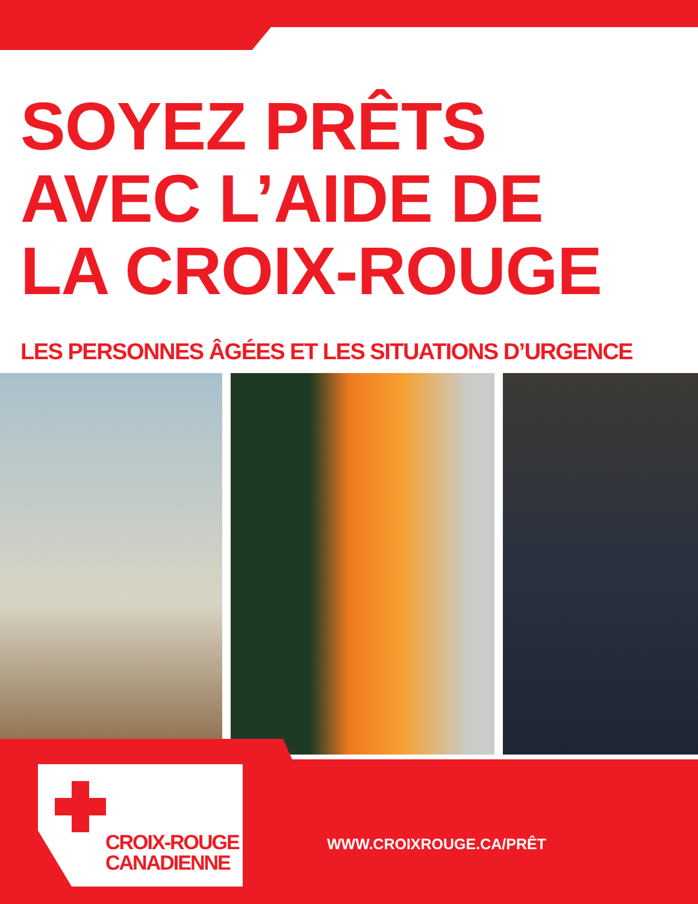SOYEZ PRÊTS
AVEC L’AIDE DE
LA CROIX-ROUGE
LES PERSONNES ÂGÉES ET LES SITUATIONS D’URGENCE
CROIX-ROUGE
CANADIENNE
WWW.CROIXROUGE.CA/PRÊT